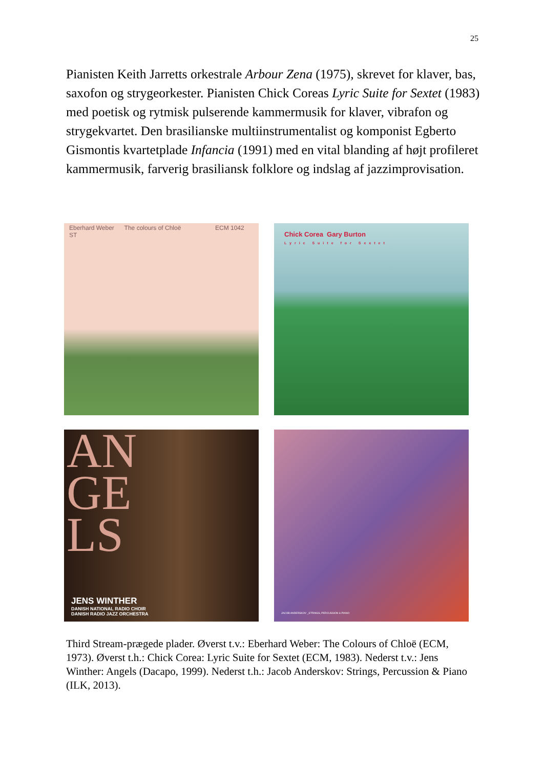25
Pianisten Keith Jarretts orkestrale Arbour Zena (1975), skrevet for klaver, bas, saxofon og strygeorkester. Pianisten Chick Coreas Lyric Suite for Sextet (1983) med poetisk og rytmisk pulserende kammermusik for klaver, vibrafon og strygekvartet. Den brasilianske multiinstrumentalist og komponist Egberto Gismontis kvartetplade Infancia (1991) med en vital blanding af højt profileret kammermusik, farverig brasiliansk folklore og indslag af jazzimprovisation.
Eberhard Weber The colours of Chloë ECM 1042 ST
Chick Corea Gary Burton
Lyric Suite for Sextet
AN
GE
LS
JENS WINTHER
DANISH NATIONAL RADIO CHOIR
DANISH RADIO JAZZ ORCHESTRA
JACOB ANDERSKOV _STRINGS, PERCUSSION & PIANO
Third Stream-prægede plader. Øverst t.v.: Eberhard Weber: The Colours of Chloë (ECM, 1973). Øverst t.h.: Chick Corea: Lyric Suite for Sextet (ECM, 1983). Nederst t.v.: Jens Winther: Angels (Dacapo, 1999). Nederst t.h.: Jacob Anderskov: Strings, Percussion & Piano (ILK, 2013).